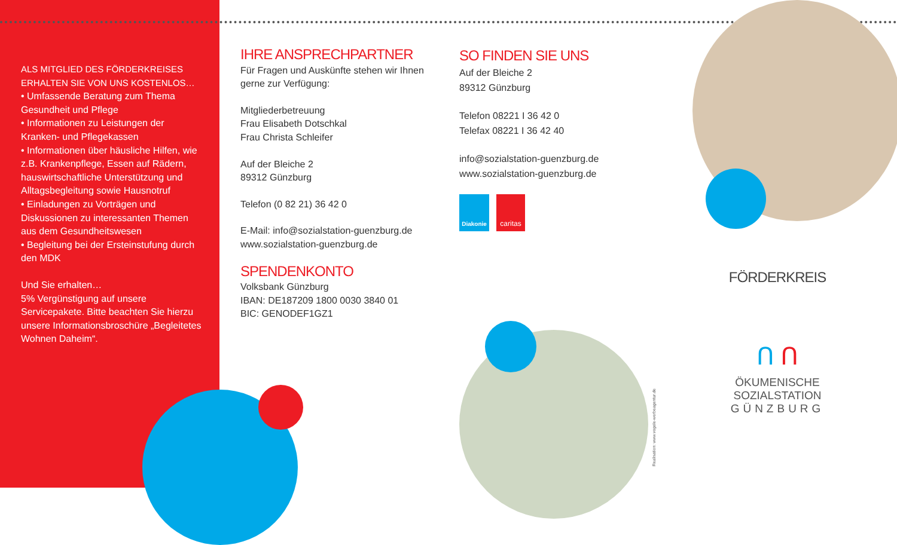ALS MITGLIED DES FÖRDERKREISES ERHALTEN SIE VON UNS KOSTENLOS…
• Umfassende Beratung zum Thema Gesundheit und Pflege
• Informationen zu Leistungen der Kranken- und Pflegekassen
• Informationen über häusliche Hilfen, wie z.B. Krankenpflege, Essen auf Rädern, hauswirtschaftliche Unterstützung und Alltagsbegleitung sowie Hausnotruf
• Einladungen zu Vorträgen und Diskussionen zu interessanten Themen aus dem Gesundheitswesen
• Begleitung bei der Ersteinstufung durch den MDK
Und Sie erhalten…
5% Vergünstigung auf unsere Servicepakete. Bitte beachten Sie hierzu unsere Informationsbroschüre „Begleitetes Wohnen Daheim“.
IHRE ANSPRECHPARTNER
Für Fragen und Auskünfte stehen wir Ihnen gerne zur Verfügung:
Mitgliederbetreuung
Frau Elisabeth Dotschkal
Frau Christa Schleifer
Auf der Bleiche 2
89312 Günzburg
Telefon (0 82 21) 36 42 0
E-Mail: info@sozialstation-guenzburg.de
www.sozialstation-guenzburg.de
SPENDENKONTO
Volksbank Günzburg
IBAN: DE187209 1800 0030 3840 01
BIC: GENODEF1GZ1
SO FINDEN SIE UNS
Auf der Bleiche 2
89312 Günzburg
Telefon 08221 I 36 42 0
Telefax 08221 I 36 42 40
info@sozialstation-guenzburg.de
www.sozialstation-guenzburg.de
Diakonie
caritas
Realisation: www.vogele-werbeagentur.de
FÖRDERKREIS
ᑎ ᑎ
ÖKUMENISCHE
SOZIALSTATION
GÜNZBURG